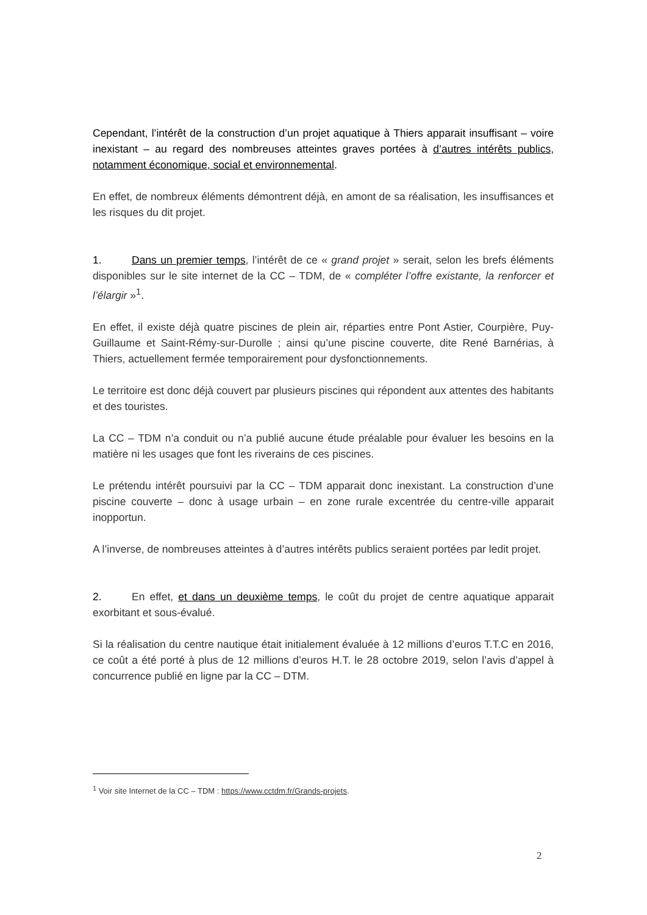Cependant, l’intérêt de la construction d’un projet aquatique à Thiers apparait insuffisant – voire inexistant – au regard des nombreuses atteintes graves portées à d’autres intérêts publics, notamment économique, social et environnemental.
En effet, de nombreux éléments démontrent déjà, en amont de sa réalisation, les insuffisances et les risques du dit projet.
1. Dans un premier temps, l’intérêt de ce « grand projet » serait, selon les brefs éléments disponibles sur le site internet de la CC – TDM, de « compléter l’offre existante, la renforcer et l’élargir »<sup>1</sup>.
En effet, il existe déjà quatre piscines de plein air, réparties entre Pont Astier, Courpière, Puy-Guillaume et Saint-Rémy-sur-Durolle ; ainsi qu’une piscine couverte, dite René Barnérias, à Thiers, actuellement fermée temporairement pour dysfonctionnements.
Le territoire est donc déjà couvert par plusieurs piscines qui répondent aux attentes des habitants et des touristes.
La CC – TDM n’a conduit ou n’a publié aucune étude préalable pour évaluer les besoins en la matière ni les usages que font les riverains de ces piscines.
Le prétendu intérêt poursuivi par la CC – TDM apparait donc inexistant. La construction d’une piscine couverte – donc à usage urbain – en zone rurale excentrée du centre-ville apparait inopportun.
A l’inverse, de nombreuses atteintes à d’autres intérêts publics seraient portées par ledit projet.
2. En effet, et dans un deuxième temps, le coût du projet de centre aquatique apparait exorbitant et sous-évalué.
Si la réalisation du centre nautique était initialement évaluée à 12 millions d’euros T.T.C en 2016, ce coût a été porté à plus de 12 millions d’euros H.T. le 28 octobre 2019, selon l’avis d’appel à concurrence publié en ligne par la CC – DTM.
<sup>1</sup> Voir site Internet de la CC – TDM : https://www.cctdm.fr/Grands-projets.
2